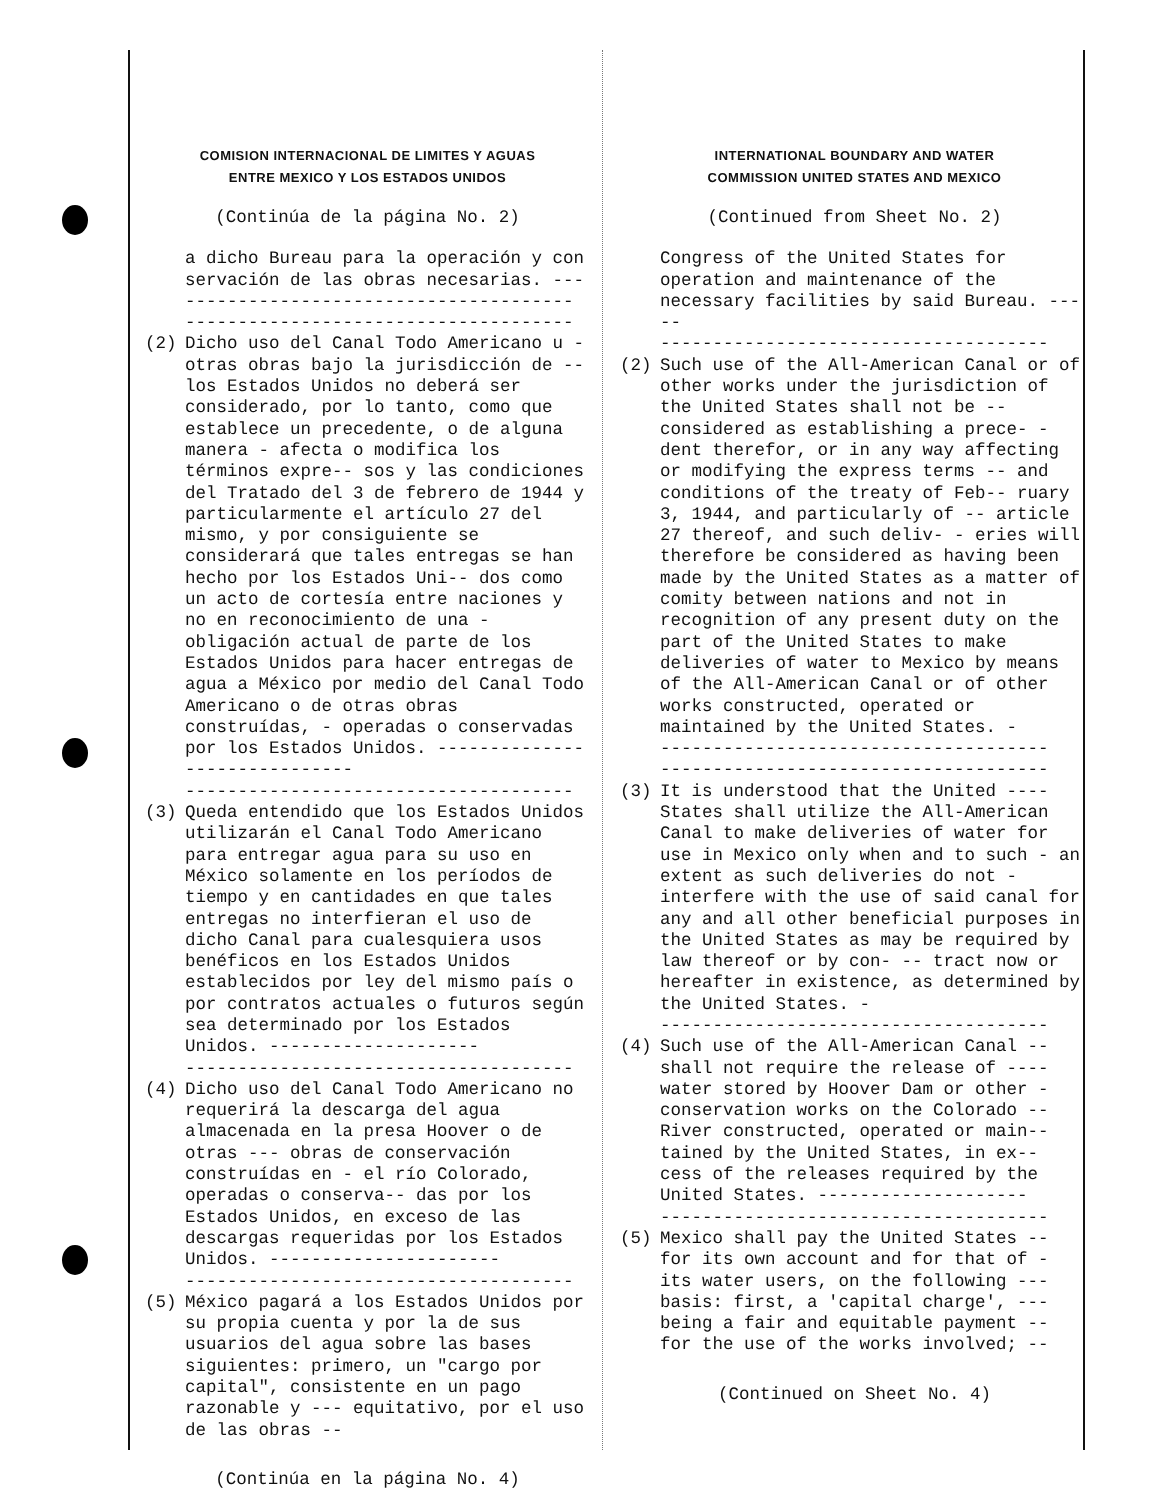COMISION INTERNACIONAL DE LIMITES Y AGUAS
ENTRE MEXICO Y LOS ESTADOS UNIDOS
(Continúa de la página No. 2)
a dicho Bureau para la operación y con servación de las obras necesarias. ---
-------------------------------------
-------------------------------------
(2) Dicho uso del Canal Todo Americano u - otras obras bajo la jurisdicción de -- los Estados Unidos no deberá ser considerado, por lo tanto, como que establece un precedente, o de alguna manera - afecta o modifica los términos expre-- sos y las condiciones del Tratado del 3 de febrero de 1944 y particularmente el artículo 27 del mismo, y por consiguiente se considerará que tales entregas se han hecho por los Estados Uni-- dos como un acto de cortesía entre naciones y no en reconocimiento de una - obligación actual de parte de los Estados Unidos para hacer entregas de agua a México por medio del Canal Todo Americano o de otras obras construídas, - operadas o conservadas por los Estados Unidos. ------------------------------
-------------------------------------
(3) Queda entendido que los Estados Unidos utilizarán el Canal Todo Americano para entregar agua para su uso en México solamente en los períodos de tiempo y en cantidades en que tales entregas no interfieran el uso de dicho Canal para cualesquiera usos benéficos en los Estados Unidos establecidos por ley del mismo país o por contratos actuales o futuros según sea determinado por los Estados Unidos. --------------------
-------------------------------------
(4) Dicho uso del Canal Todo Americano no requerirá la descarga del agua almacenada en la presa Hoover o de otras --- obras de conservación construídas en - el río Colorado, operadas o conserva-- das por los Estados Unidos, en exceso de las descargas requeridas por los Estados Unidos. ----------------------
-------------------------------------
(5) México pagará a los Estados Unidos por su propia cuenta y por la de sus usuarios del agua sobre las bases siguientes: primero, un "cargo por capital", consistente en un pago razonable y --- equitativo, por el uso de las obras --
(Continúa en la página No. 4)
INTERNATIONAL BOUNDARY AND WATER
COMMISSION UNITED STATES AND MEXICO
(Continued from Sheet No. 2)
Congress of the United States for operation and maintenance of the necessary facilities by said Bureau. -----
-------------------------------------
(2) Such use of the All-American Canal or of other works under the jurisdiction of the United States shall not be -- considered as establishing a prece- - dent therefor, or in any way affecting or modifying the express terms -- and conditions of the treaty of Feb-- ruary 3, 1944, and particularly of -- article 27 thereof, and such deliv- - eries will therefore be considered as having been made by the United States as a matter of comity between nations and not in recognition of any present duty on the part of the United States to make deliveries of water to Mexico by means of the All-American Canal or of other works constructed, operated or maintained by the United States. -
-------------------------------------
-------------------------------------
(3) It is understood that the United ---- States shall utilize the All-American Canal to make deliveries of water for use in Mexico only when and to such - an extent as such deliveries do not - interfere with the use of said canal for any and all other beneficial purposes in the United States as may be required by law thereof or by con- -- tract now or hereafter in existence, as determined by the United States. -
-------------------------------------
(4) Such use of the All-American Canal -- shall not require the release of ---- water stored by Hoover Dam or other - conservation works on the Colorado -- River constructed, operated or main-- tained by the United States, in ex-- cess of the releases required by the United States. --------------------
-------------------------------------
(5) Mexico shall pay the United States -- for its own account and for that of - its water users, on the following --- basis: first, a 'capital charge', --- being a fair and equitable payment -- for the use of the works involved; --
(Continued on Sheet No. 4)